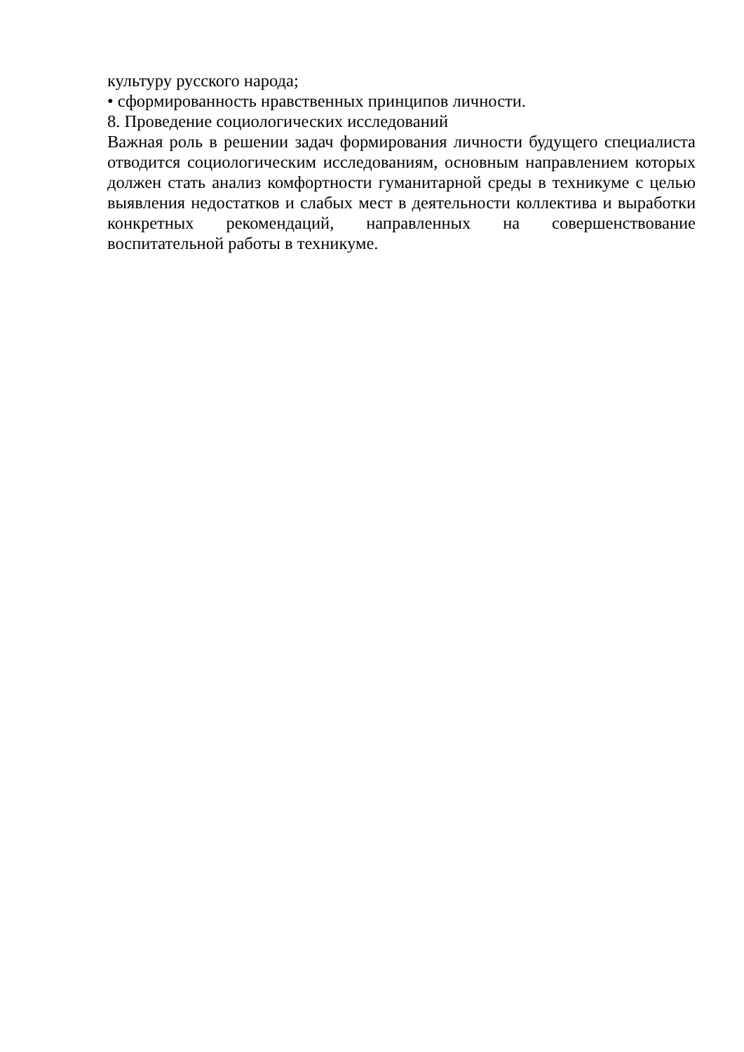культуру русского народа;
• сформированность нравственных принципов личности.
8. Проведение социологических исследований
Важная роль в решении задач формирования личности будущего специалиста отводится социологическим исследованиям, основным направлением которых должен стать анализ комфортности гуманитарной среды в техникуме с целью выявления недостатков и слабых мест в деятельности коллектива и выработки конкретных рекомендаций, направленных на совершенствование воспитательной работы в техникуме.